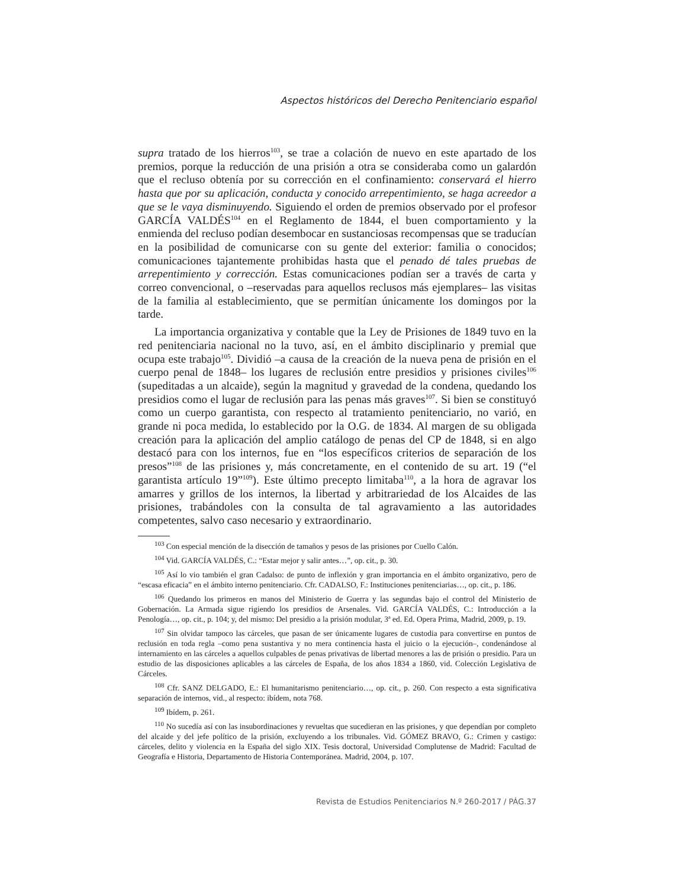Aspectos históricos del Derecho Penitenciario español
supra tratado de los hierros<sup>103</sup>, se trae a colación de nuevo en este apartado de los premios, porque la reducción de una prisión a otra se consideraba como un galardón que el recluso obtenía por su corrección en el confinamiento: conservará el hierro hasta que por su aplicación, conducta y conocido arrepentimiento, se haga acreedor a que se le vaya disminuyendo. Siguiendo el orden de premios observado por el profesor GARCÍA VALDÉS<sup>104</sup> en el Reglamento de 1844, el buen comportamiento y la enmienda del recluso podían desembocar en sustanciosas recompensas que se traducían en la posibilidad de comunicarse con su gente del exterior: familia o conocidos; comunicaciones tajantemente prohibidas hasta que el penado dé tales pruebas de arrepentimiento y corrección. Estas comunicaciones podían ser a través de carta y correo convencional, o –reservadas para aquellos reclusos más ejemplares– las visitas de la familia al establecimiento, que se permitían únicamente los domingos por la tarde.
La importancia organizativa y contable que la Ley de Prisiones de 1849 tuvo en la red penitenciaria nacional no la tuvo, así, en el ámbito disciplinario y premial que ocupa este trabajo<sup>105</sup>. Dividió –a causa de la creación de la nueva pena de prisión en el cuerpo penal de 1848– los lugares de reclusión entre presidios y prisiones civiles<sup>106</sup> (supeditadas a un alcaide), según la magnitud y gravedad de la condena, quedando los presidios como el lugar de reclusión para las penas más graves<sup>107</sup>. Si bien se constituyó como un cuerpo garantista, con respecto al tratamiento penitenciario, no varió, en grande ni poca medida, lo establecido por la O.G. de 1834. Al margen de su obligada creación para la aplicación del amplio catálogo de penas del CP de 1848, si en algo destacó para con los internos, fue en “los específicos criterios de separación de los presos”<sup>108</sup> de las prisiones y, más concretamente, en el contenido de su art. 19 (“el garantista artículo 19”<sup>109</sup>). Este último precepto limitaba<sup>110</sup>, a la hora de agravar los amarres y grillos de los internos, la libertad y arbitrariedad de los Alcaides de las prisiones, trabándoles con la consulta de tal agravamiento a las autoridades competentes, salvo caso necesario y extraordinario.
<sup>103</sup> Con especial mención de la disección de tamaños y pesos de las prisiones por Cuello Calón.
<sup>104</sup> Vid. GARCÍA VALDÉS, C.: “Estar mejor y salir antes…”, op. cit., p. 30.
<sup>105</sup> Así lo vio también el gran Cadalso: de punto de inflexión y gran importancia en el ámbito organizativo, pero de “escasa eficacia” en el ámbito interno penitenciario. Cfr. CADALSO, F.: Instituciones penitenciarias…, op. cit., p. 186.
<sup>106</sup> Quedando los primeros en manos del Ministerio de Guerra y las segundas bajo el control del Ministerio de Gobernación. La Armada sigue rigiendo los presidios de Arsenales. Vid. GARCÍA VALDÉS, C.: Introducción a la Penología…, op. cit., p. 104; y, del mismo: Del presidio a la prisión modular, 3ª ed. Ed. Opera Prima, Madrid, 2009, p. 19.
<sup>107</sup> Sin olvidar tampoco las cárceles, que pasan de ser únicamente lugares de custodia para convertirse en puntos de reclusión en toda regla –como pena sustantiva y no mera continencia hasta el juicio o la ejecución–, condenándose al internamiento en las cárceles a aquellos culpables de penas privativas de libertad menores a las de prisión o presidio. Para un estudio de las disposiciones aplicables a las cárceles de España, de los años 1834 a 1860, vid. Colección Legislativa de Cárceles.
<sup>108</sup> Cfr. SANZ DELGADO, E.: El humanitarismo penitenciario…, op. cit., p. 260. Con respecto a esta significativa separación de internos, vid., al respecto: ibídem, nota 768.
<sup>109</sup> Ibídem, p. 261.
<sup>110</sup> No sucedía así con las insubordinaciones y revueltas que sucedieran en las prisiones, y que dependían por completo del alcaide y del jefe político de la prisión, excluyendo a los tribunales. Vid. GÓMEZ BRAVO, G.: Crimen y castigo: cárceles, delito y violencia en la España del siglo XIX. Tesis doctoral, Universidad Complutense de Madrid: Facultad de Geografía e Historia, Departamento de Historia Contemporánea. Madrid, 2004, p. 107.
Revista de Estudios Penitenciarios N.º 260-2017 / PÁG.37